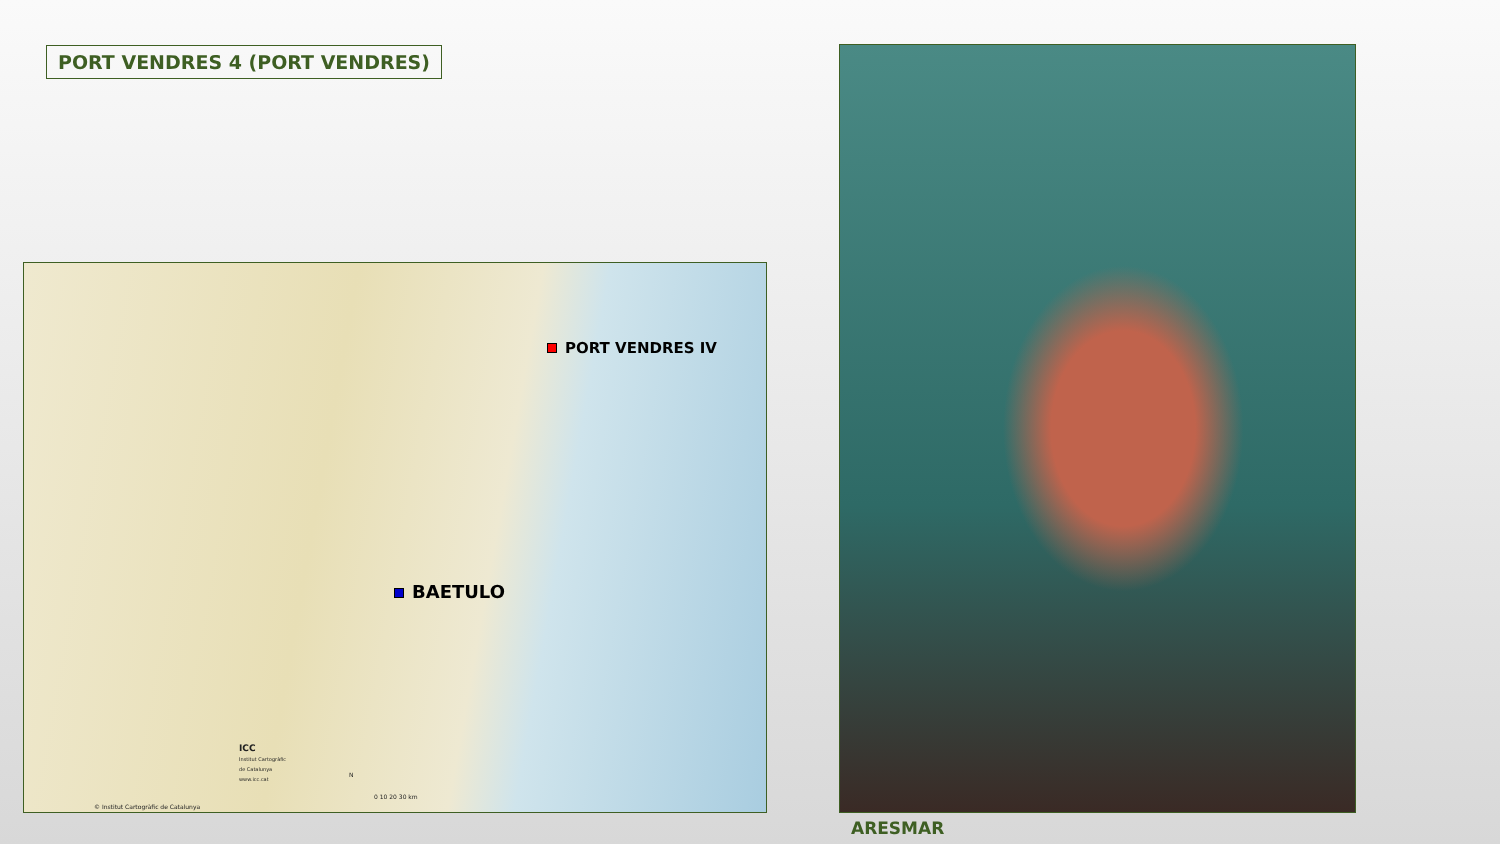PORT VENDRES 4 (PORT VENDRES)
PORT VENDRES IV
BAETULO
ICC
Institut Cartogràfic
de Catalunya
www.icc.cat
N
0 10 20 30 km
© Institut Cartogràfic de Catalunya
ARESMAR